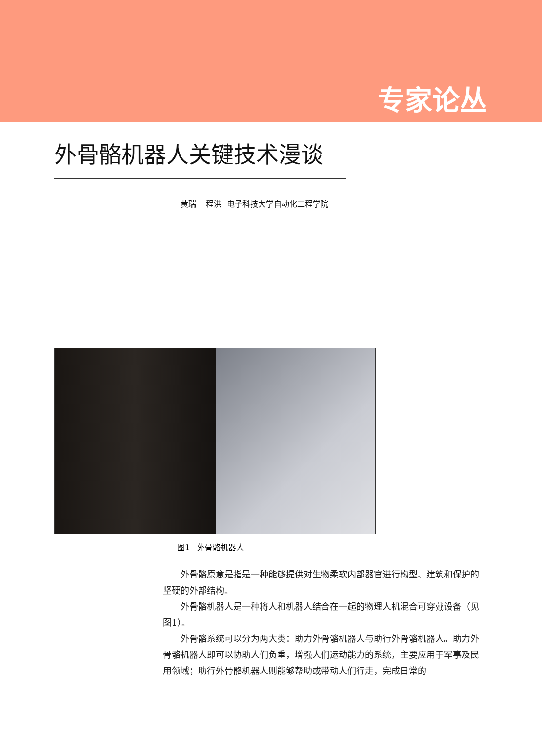专家论丛
外骨骼机器人关键技术漫谈
黄瑞 程洪 电子科技大学自动化工程学院
图1 外骨骼机器人
外骨骼原意是指是一种能够提供对生物柔软内部器官进行构型、建筑和保护的坚硬的外部结构。
外骨骼机器人是一种将人和机器人结合在一起的物理人机混合可穿戴设备（见图1）。
外骨骼系统可以分为两大类：助力外骨骼机器人与助行外骨骼机器人。助力外骨骼机器人即可以协助人们负重，增强人们运动能力的系统，主要应用于军事及民用领域；助行外骨骼机器人则能够帮助或带动人们行走，完成日常的